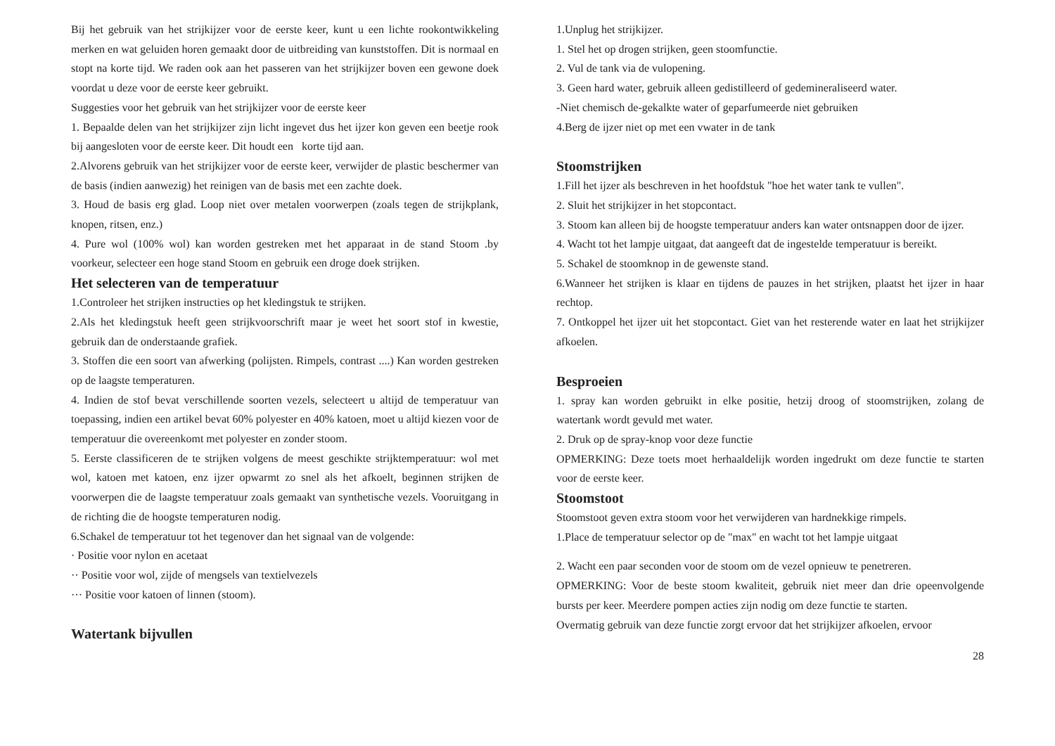Bij het gebruik van het strijkijzer voor de eerste keer, kunt u een lichte rookontwikkeling merken en wat geluiden horen gemaakt door de uitbreiding van kunststoffen. Dit is normaal en stopt na korte tijd. We raden ook aan het passeren van het strijkijzer boven een gewone doek voordat u deze voor de eerste keer gebruikt.
Suggesties voor het gebruik van het strijkijzer voor de eerste keer
1. Bepaalde delen van het strijkijzer zijn licht ingevet dus het ijzer kon geven een beetje rook bij aangesloten voor de eerste keer. Dit houdt een korte tijd aan.
2.Alvorens gebruik van het strijkijzer voor de eerste keer, verwijder de plastic beschermer van de basis (indien aanwezig) het reinigen van de basis met een zachte doek.
3. Houd de basis erg glad. Loop niet over metalen voorwerpen (zoals tegen de strijkplank, knopen, ritsen, enz.)
4. Pure wol (100% wol) kan worden gestreken met het apparaat in de stand Stoom .by voorkeur, selecteer een hoge stand Stoom en gebruik een droge doek strijken.
Het selecteren van de temperatuur
1.Controleer het strijken instructies op het kledingstuk te strijken.
2.Als het kledingstuk heeft geen strijkvoorschrift maar je weet het soort stof in kwestie, gebruik dan de onderstaande grafiek.
3. Stoffen die een soort van afwerking (polijsten. Rimpels, contrast ....) Kan worden gestreken op de laagste temperaturen.
4. Indien de stof bevat verschillende soorten vezels, selecteert u altijd de temperatuur van toepassing, indien een artikel bevat 60% polyester en 40% katoen, moet u altijd kiezen voor de temperatuur die overeenkomt met polyester en zonder stoom.
5. Eerste classificeren de te strijken volgens de meest geschikte strijktemperatuur: wol met wol, katoen met katoen, enz ijzer opwarmt zo snel als het afkoelt, beginnen strijken de voorwerpen die de laagste temperatuur zoals gemaakt van synthetische vezels. Vooruitgang in de richting die de hoogste temperaturen nodig.
6.Schakel de temperatuur tot het tegenover dan het signaal van de volgende:
· Positie voor nylon en acetaat
·· Positie voor wol, zijde of mengsels van textielvezels
··· Positie voor katoen of linnen (stoom).
Watertank bijvullen
1.Unplug het strijkijzer.
1. Stel het op drogen strijken, geen stoomfunctie.
2. Vul de tank via de vulopening.
3. Geen hard water, gebruik alleen gedistilleerd of gedemineraliseerd water.
-Niet chemisch de-gekalkte water of geparfumeerde niet gebruiken
4.Berg de ijzer niet op met een vwater in de tank
Stoomstrijken
1.Fill het ijzer als beschreven in het hoofdstuk "hoe het water tank te vullen".
2. Sluit het strijkijzer in het stopcontact.
3. Stoom kan alleen bij de hoogste temperatuur anders kan water ontsnappen door de ijzer.
4. Wacht tot het lampje uitgaat, dat aangeeft dat de ingestelde temperatuur is bereikt.
5. Schakel de stoomknop in de gewenste stand.
6.Wanneer het strijken is klaar en tijdens de pauzes in het strijken, plaatst het ijzer in haar rechtop.
7. Ontkoppel het ijzer uit het stopcontact. Giet van het resterende water en laat het strijkijzer afkoelen.
Besproeien
1. spray kan worden gebruikt in elke positie, hetzij droog of stoomstrijken, zolang de watertank wordt gevuld met water.
2. Druk op de spray-knop voor deze functie
OPMERKING: Deze toets moet herhaaldelijk worden ingedrukt om deze functie te starten voor de eerste keer.
Stoomstoot
Stoomstoot geven extra stoom voor het verwijderen van hardnekkige rimpels.
1.Place de temperatuur selector op de "max" en wacht tot het lampje uitgaat
2. Wacht een paar seconden voor de stoom om de vezel opnieuw te penetreren.
OPMERKING: Voor de beste stoom kwaliteit, gebruik niet meer dan drie opeenvolgende bursts per keer. Meerdere pompen acties zijn nodig om deze functie te starten.
Overmatig gebruik van deze functie zorgt ervoor dat het strijkijzer afkoelen, ervoor
28